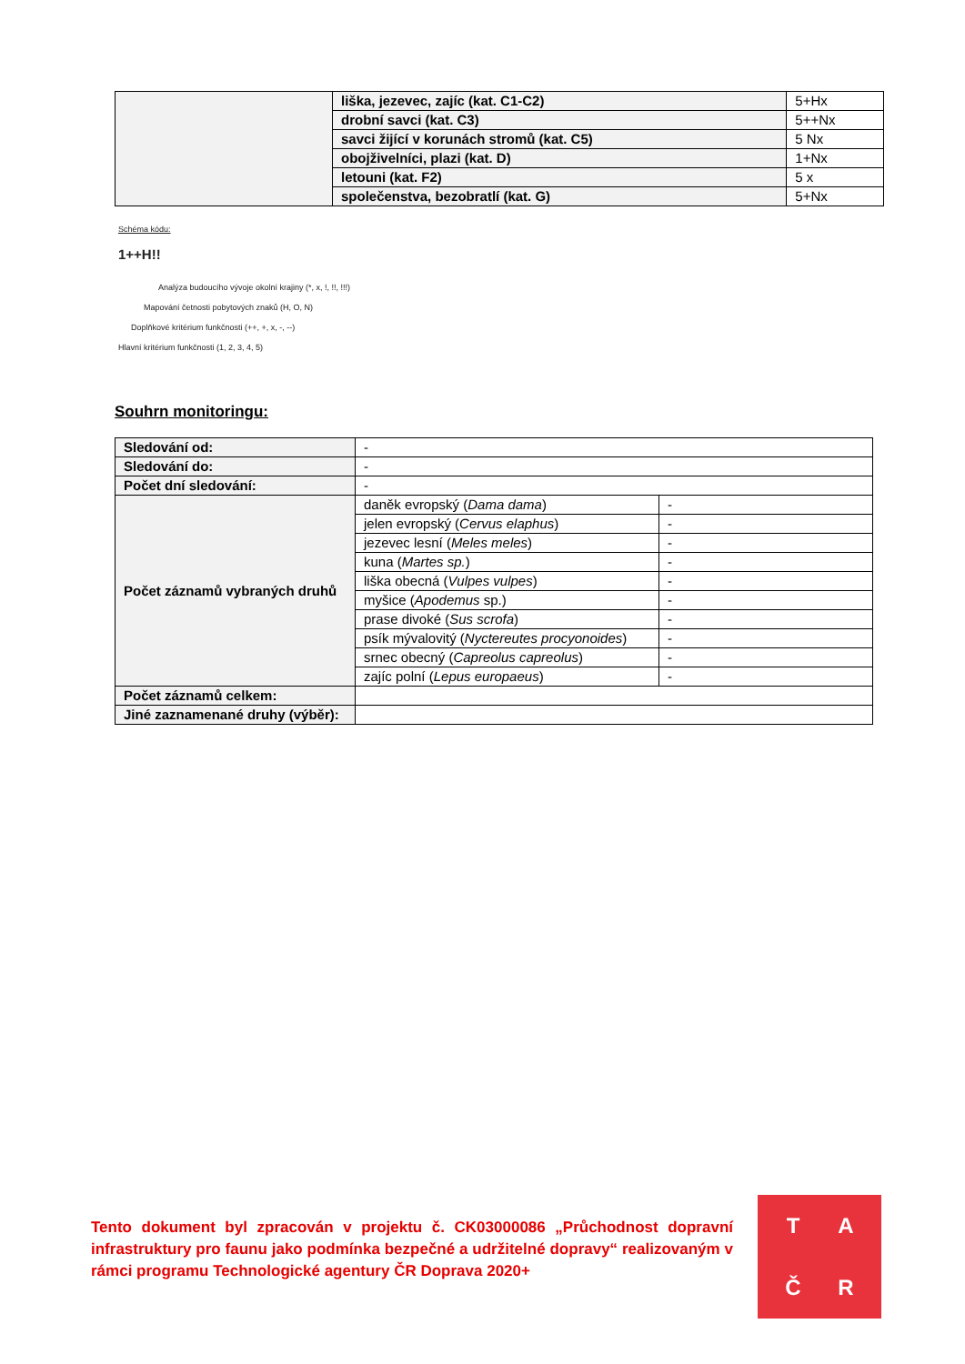| | liška, jezevec, zajíc (kat. C1-C2) | 5+Hx |
| | drobní savci (kat. C3) | 5++Nx |
| | savci žijící v korunách stromů (kat. C5) | 5 Nx |
| | obojživelníci, plazi (kat. D) | 1+Nx |
| | letouni (kat. F2) | 5 x |
| | společenstva, bezobratlí (kat. G) | 5+Nx |
Schéma kódu:
1++H!!
Analýza budoucího vývoje okolní krajiny (*, x, !, !!, !!!)
Mapování četnosti pobytových znaků (H, O, N)
Doplňkové kritérium funkčnosti (++, +, x, -, --)
Hlavní kritérium funkčnosti (1, 2, 3, 4, 5)
Souhrn monitoringu:
| Sledování od: | - | |
| Sledování do: | - | |
| Počet dní sledování: | - | |
| Počet záznamů vybraných druhů | daněk evropský ( Dama dama ) | - |
| | jelen evropský ( Cervus elaphus ) | - |
| | jezevec lesní ( Meles meles ) | - |
| | kuna ( Martes sp. ) | - |
| | liška obecná ( Vulpes vulpes ) | - |
| | myšice ( Apodemus sp.) | - |
| | prase divoké ( Sus scrofa ) | - |
| | psík mývalovitý ( Nyctereutes procyonoides ) | - |
| | srnec obecný ( Capreolus capreolus ) | - |
| | zajíc polní ( Lepus europaeus ) | - |
| Počet záznamů celkem: | | |
| Jiné zaznamenané druhy (výběr): | | |
Tento dokument byl zpracován v projektu č. CK03000086 „Průchodnost dopravní infrastruktury pro faunu jako podmínka bezpečné a udržitelné dopravy“ realizovaným v rámci programu Technologické agentury ČR Doprava 2020+
TAČR